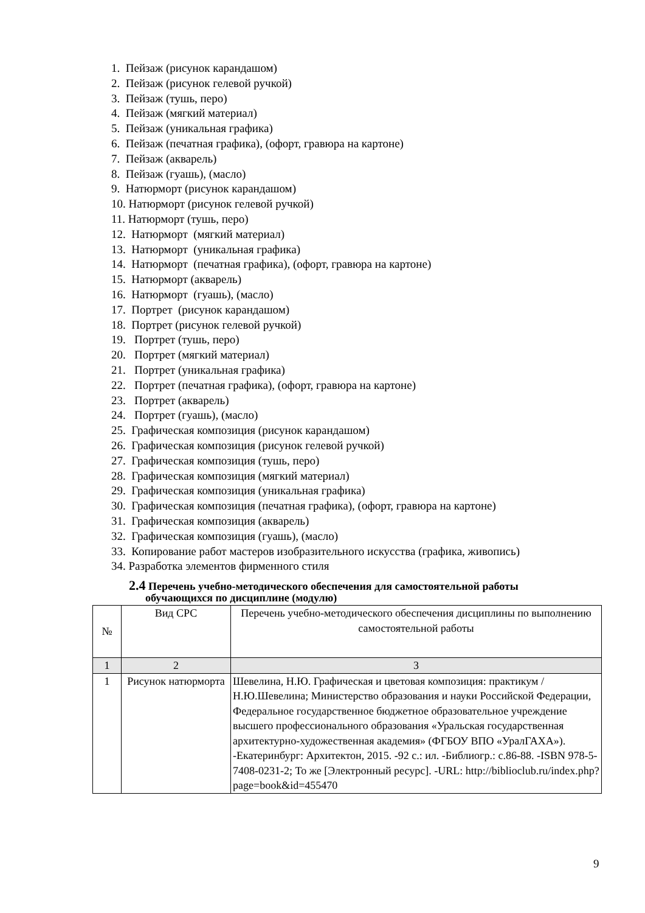1. Пейзаж (рисунок карандашом)
2. Пейзаж (рисунок гелевой ручкой)
3. Пейзаж (тушь, перо)
4. Пейзаж (мягкий материал)
5. Пейзаж (уникальная графика)
6. Пейзаж (печатная графика), (офорт, гравюра на картоне)
7. Пейзаж (акварель)
8. Пейзаж (гуашь), (масло)
9. Натюрморт (рисунок карандашом)
10. Натюрморт (рисунок гелевой ручкой)
11. Натюрморт (тушь, перо)
12. Натюрморт (мягкий материал)
13. Натюрморт (уникальная графика)
14. Натюрморт (печатная графика), (офорт, гравюра на картоне)
15. Натюрморт (акварель)
16. Натюрморт (гуашь), (масло)
17. Портрет (рисунок карандашом)
18. Портрет (рисунок гелевой ручкой)
19. Портрет (тушь, перо)
20. Портрет (мягкий материал)
21. Портрет (уникальная графика)
22. Портрет (печатная графика), (офорт, гравюра на картоне)
23. Портрет (акварель)
24. Портрет (гуашь), (масло)
25. Графическая композиция (рисунок карандашом)
26. Графическая композиция (рисунок гелевой ручкой)
27. Графическая композиция (тушь, перо)
28. Графическая композиция (мягкий материал)
29. Графическая композиция (уникальная графика)
30. Графическая композиция (печатная графика), (офорт, гравюра на картоне)
31. Графическая композиция (акварель)
32. Графическая композиция (гуашь), (масло)
33. Копирование работ мастеров изобразительного искусства (графика, живопись)
34. Разработка элементов фирменного стиля
2.4 Перечень учебно-методического обеспечения для самостоятельной работы
обучающихся по дисциплине (модулю)
| № | Вид СРС | Перечень учебно-методического обеспечения дисциплины по выполнению самостоятельной работы |
| --- | --- | --- |
| 1 | 2 | 3 |
| 1 | Рисунок натюрморта | Шевелина, Н.Ю. Графическая и цветовая композиция: практикум / Н.Ю.Шевелина; Министерство образования и науки Российской Федерации, Федеральное государственное бюджетное образовательное учреждение высшего профессионального образования «Уральская государственная архитектурно-художественная академия» (ФГБОУ ВПО «УралГАХА»). -Екатеринбург: Архитектон, 2015. -92 с.: ил. -Библиогр.: с.86-88. -ISBN 978-5-7408-0231-2; То же [Электронный ресурс]. -URL: http://biblioclub.ru/index.php?page=book&id=455470 |
9